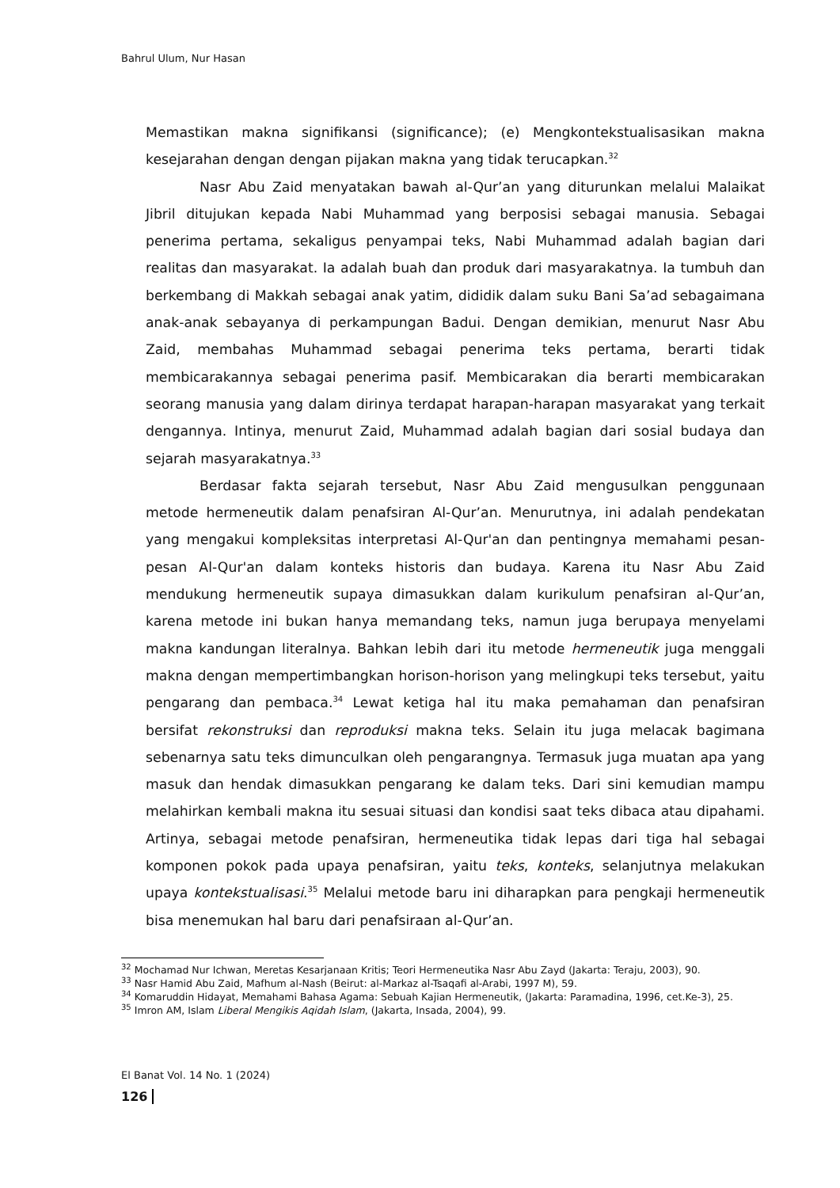Bahrul Ulum, Nur Hasan
Memastikan makna signifikansi (significance); (e) Mengkontekstualisasikan makna kesejarahan dengan dengan pijakan makna yang tidak terucapkan.<sup>32</sup>
Nasr Abu Zaid menyatakan bawah al-Qur’an yang diturunkan melalui Malaikat Jibril ditujukan kepada Nabi Muhammad yang berposisi sebagai manusia. Sebagai penerima pertama, sekaligus penyampai teks, Nabi Muhammad adalah bagian dari realitas dan masyarakat. Ia adalah buah dan produk dari masyarakatnya. Ia tumbuh dan berkembang di Makkah sebagai anak yatim, dididik dalam suku Bani Sa’ad sebagaimana anak-anak sebayanya di perkampungan Badui. Dengan demikian, menurut Nasr Abu Zaid, membahas Muhammad sebagai penerima teks pertama, berarti tidak membicarakannya sebagai penerima pasif. Membicarakan dia berarti membicarakan seorang manusia yang dalam dirinya terdapat harapan-harapan masyarakat yang terkait dengannya. Intinya, menurut Zaid, Muhammad adalah bagian dari sosial budaya dan sejarah masyarakatnya.<sup>33</sup>
Berdasar fakta sejarah tersebut, Nasr Abu Zaid mengusulkan penggunaan metode hermeneutik dalam penafsiran Al-Qur’an. Menurutnya, ini adalah pendekatan yang mengakui kompleksitas interpretasi Al-Qur'an dan pentingnya memahami pesan-pesan Al-Qur'an dalam konteks historis dan budaya. Karena itu Nasr Abu Zaid mendukung hermeneutik supaya dimasukkan dalam kurikulum penafsiran al-Qur’an, karena metode ini bukan hanya memandang teks, namun juga berupaya menyelami makna kandungan literalnya. Bahkan lebih dari itu metode hermeneutik juga menggali makna dengan mempertimbangkan horison-horison yang melingkupi teks tersebut, yaitu pengarang dan pembaca.<sup>34</sup> Lewat ketiga hal itu maka pemahaman dan penafsiran bersifat rekonstruksi dan reproduksi makna teks. Selain itu juga melacak bagimana sebenarnya satu teks dimunculkan oleh pengarangnya. Termasuk juga muatan apa yang masuk dan hendak dimasukkan pengarang ke dalam teks. Dari sini kemudian mampu melahirkan kembali makna itu sesuai situasi dan kondisi saat teks dibaca atau dipahami. Artinya, sebagai metode penafsiran, hermeneutika tidak lepas dari tiga hal sebagai komponen pokok pada upaya penafsiran, yaitu teks, konteks, selanjutnya melakukan upaya kontekstualisasi.<sup>35</sup> Melalui metode baru ini diharapkan para pengkaji hermeneutik bisa menemukan hal baru dari penafsiraan al-Qur’an.
<sup>32</sup> Mochamad Nur Ichwan, Meretas Kesarjanaan Kritis; Teori Hermeneutika Nasr Abu Zayd (Jakarta: Teraju, 2003), 90.
<sup>33</sup> Nasr Hamid Abu Zaid, Mafhum al-Nash (Beirut: al-Markaz al-Tsaqafi al-Arabi, 1997 M), 59.
<sup>34</sup> Komaruddin Hidayat, Memahami Bahasa Agama: Sebuah Kajian Hermeneutik, (Jakarta: Paramadina, 1996, cet.Ke-3), 25.
<sup>35</sup> Imron AM, Islam Liberal Mengikis Aqidah Islam, (Jakarta, Insada, 2004), 99.
El Banat Vol. 14 No. 1 (2024)
126